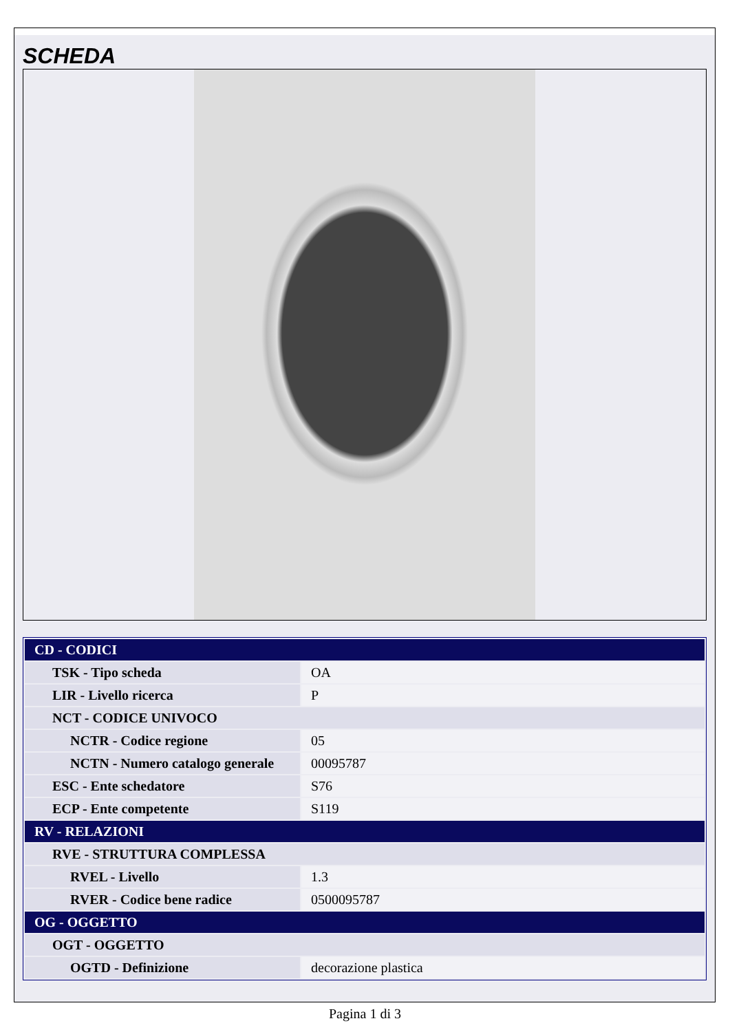SCHEDA
| CD - CODICI | |
| TSK - Tipo scheda | OA |
| LIR - Livello ricerca | P |
| NCT - CODICE UNIVOCO | |
| NCTR - Codice regione | 05 |
| NCTN - Numero catalogo generale | 00095787 |
| ESC - Ente schedatore | S76 |
| ECP - Ente competente | S119 |
| RV - RELAZIONI | |
| RVE - STRUTTURA COMPLESSA | |
| RVEL - Livello | 1.3 |
| RVER - Codice bene radice | 0500095787 |
| OG - OGGETTO | |
| OGT - OGGETTO | |
| OGTD - Definizione | decorazione plastica |
Pagina 1 di 3